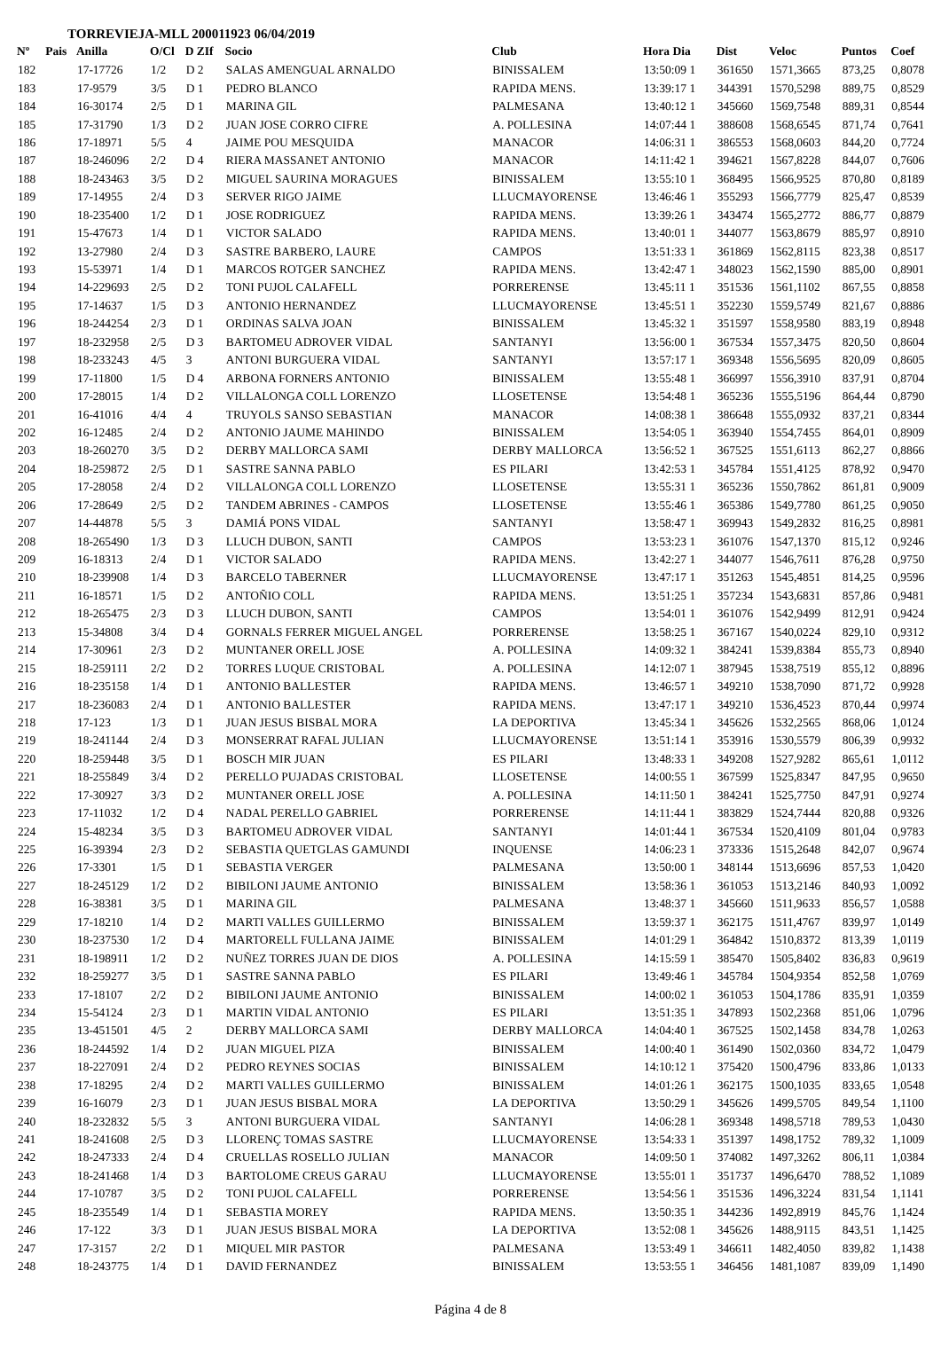TORREVIEJA-MLL 200011923 06/04/2019
| Nº | Pais | Anilla | O/Cl | D ZIf | Socio | Club | Hora Dia | Dist | Veloc | Puntos | Coef |
| --- | --- | --- | --- | --- | --- | --- | --- | --- | --- | --- | --- |
| 182 | | 17-17726 | 1/2 | D 2 | SALAS AMENGUAL ARNALDO | BINISSALEM | 13:50:09 1 | 361650 | 1571,3665 | 873,25 | 0,8078 |
| 183 | | 17-9579 | 3/5 | D 1 | PEDRO BLANCO | RAPIDA MENS. | 13:39:17 1 | 344391 | 1570,5298 | 889,75 | 0,8529 |
| 184 | | 16-30174 | 2/5 | D 1 | MARINA GIL | PALMESANA | 13:40:12 1 | 345660 | 1569,7548 | 889,31 | 0,8544 |
| 185 | | 17-31790 | 1/3 | D 2 | JUAN JOSE CORRO CIFRE | A. POLLESINA | 14:07:44 1 | 388608 | 1568,6545 | 871,74 | 0,7641 |
| 186 | | 17-18971 | 5/5 | 4 | JAIME POU MESQUIDA | MANACOR | 14:06:31 1 | 386553 | 1568,0603 | 844,20 | 0,7724 |
| 187 | | 18-246096 | 2/2 | D 4 | RIERA MASSANET ANTONIO | MANACOR | 14:11:42 1 | 394621 | 1567,8228 | 844,07 | 0,7606 |
| 188 | | 18-243463 | 3/5 | D 2 | MIGUEL SAURINA MORAGUES | BINISSALEM | 13:55:10 1 | 368495 | 1566,9525 | 870,80 | 0,8189 |
| 189 | | 17-14955 | 2/4 | D 3 | SERVER RIGO JAIME | LLUCMAYORENSE | 13:46:46 1 | 355293 | 1566,7779 | 825,47 | 0,8539 |
| 190 | | 18-235400 | 1/2 | D 1 | JOSE RODRIGUEZ | RAPIDA MENS. | 13:39:26 1 | 343474 | 1565,2772 | 886,77 | 0,8879 |
| 191 | | 15-47673 | 1/4 | D 1 | VICTOR SALADO | RAPIDA MENS. | 13:40:01 1 | 344077 | 1563,8679 | 885,97 | 0,8910 |
| 192 | | 13-27980 | 2/4 | D 3 | SASTRE BARBERO, LAURE | CAMPOS | 13:51:33 1 | 361869 | 1562,8115 | 823,38 | 0,8517 |
| 193 | | 15-53971 | 1/4 | D 1 | MARCOS ROTGER SANCHEZ | RAPIDA MENS. | 13:42:47 1 | 348023 | 1562,1590 | 885,00 | 0,8901 |
| 194 | | 14-229693 | 2/5 | D 2 | TONI PUJOL CALAFELL | PORRERENSE | 13:45:11 1 | 351536 | 1561,1102 | 867,55 | 0,8858 |
| 195 | | 17-14637 | 1/5 | D 3 | ANTONIO HERNANDEZ | LLUCMAYORENSE | 13:45:51 1 | 352230 | 1559,5749 | 821,67 | 0,8886 |
| 196 | | 18-244254 | 2/3 | D 1 | ORDINAS SALVA JOAN | BINISSALEM | 13:45:32 1 | 351597 | 1558,9580 | 883,19 | 0,8948 |
| 197 | | 18-232958 | 2/5 | D 3 | BARTOMEU ADROVER VIDAL | SANTANYI | 13:56:00 1 | 367534 | 1557,3475 | 820,50 | 0,8604 |
| 198 | | 18-233243 | 4/5 | 3 | ANTONI BURGUERA VIDAL | SANTANYI | 13:57:17 1 | 369348 | 1556,5695 | 820,09 | 0,8605 |
| 199 | | 17-11800 | 1/5 | D 4 | ARBONA FORNERS ANTONIO | BINISSALEM | 13:55:48 1 | 366997 | 1556,3910 | 837,91 | 0,8704 |
| 200 | | 17-28015 | 1/4 | D 2 | VILLALONGA COLL LORENZO | LLOSETENSE | 13:54:48 1 | 365236 | 1555,5196 | 864,44 | 0,8790 |
| 201 | | 16-41016 | 4/4 | 4 | TRUYOLS SANSO SEBASTIAN | MANACOR | 14:08:38 1 | 386648 | 1555,0932 | 837,21 | 0,8344 |
| 202 | | 16-12485 | 2/4 | D 2 | ANTONIO JAUME MAHINDO | BINISSALEM | 13:54:05 1 | 363940 | 1554,7455 | 864,01 | 0,8909 |
| 203 | | 18-260270 | 3/5 | D 2 | DERBY MALLORCA SAMI | DERBY MALLORCA | 13:56:52 1 | 367525 | 1551,6113 | 862,27 | 0,8866 |
| 204 | | 18-259872 | 2/5 | D 1 | SASTRE SANNA PABLO | ES PILARI | 13:42:53 1 | 345784 | 1551,4125 | 878,92 | 0,9470 |
| 205 | | 17-28058 | 2/4 | D 2 | VILLALONGA COLL LORENZO | LLOSETENSE | 13:55:31 1 | 365236 | 1550,7862 | 861,81 | 0,9009 |
| 206 | | 17-28649 | 2/5 | D 2 | TANDEM ABRINES - CAMPOS | LLOSETENSE | 13:55:46 1 | 365386 | 1549,7780 | 861,25 | 0,9050 |
| 207 | | 14-44878 | 5/5 | 3 | DAMIÁ PONS VIDAL | SANTANYI | 13:58:47 1 | 369943 | 1549,2832 | 816,25 | 0,8981 |
| 208 | | 18-265490 | 1/3 | D 3 | LLUCH DUBON, SANTI | CAMPOS | 13:53:23 1 | 361076 | 1547,1370 | 815,12 | 0,9246 |
| 209 | | 16-18313 | 2/4 | D 1 | VICTOR SALADO | RAPIDA MENS. | 13:42:27 1 | 344077 | 1546,7611 | 876,28 | 0,9750 |
| 210 | | 18-239908 | 1/4 | D 3 | BARCELO TABERNER | LLUCMAYORENSE | 13:47:17 1 | 351263 | 1545,4851 | 814,25 | 0,9596 |
| 211 | | 16-18571 | 1/5 | D 2 | ANTOÑIO COLL | RAPIDA MENS. | 13:51:25 1 | 357234 | 1543,6831 | 857,86 | 0,9481 |
| 212 | | 18-265475 | 2/3 | D 3 | LLUCH DUBON, SANTI | CAMPOS | 13:54:01 1 | 361076 | 1542,9499 | 812,91 | 0,9424 |
| 213 | | 15-34808 | 3/4 | D 4 | GORNALS FERRER MIGUEL ANGEL | PORRERENSE | 13:58:25 1 | 367167 | 1540,0224 | 829,10 | 0,9312 |
| 214 | | 17-30961 | 2/3 | D 2 | MUNTANER ORELL JOSE | A. POLLESINA | 14:09:32 1 | 384241 | 1539,8384 | 855,73 | 0,8940 |
| 215 | | 18-259111 | 2/2 | D 2 | TORRES LUQUE CRISTOBAL | A. POLLESINA | 14:12:07 1 | 387945 | 1538,7519 | 855,12 | 0,8896 |
| 216 | | 18-235158 | 1/4 | D 1 | ANTONIO BALLESTER | RAPIDA MENS. | 13:46:57 1 | 349210 | 1538,7090 | 871,72 | 0,9928 |
| 217 | | 18-236083 | 2/4 | D 1 | ANTONIO BALLESTER | RAPIDA MENS. | 13:47:17 1 | 349210 | 1536,4523 | 870,44 | 0,9974 |
| 218 | | 17-123 | 1/3 | D 1 | JUAN JESUS BISBAL MORA | LA DEPORTIVA | 13:45:34 1 | 345626 | 1532,2565 | 868,06 | 1,0124 |
| 219 | | 18-241144 | 2/4 | D 3 | MONSERRAT RAFAL JULIAN | LLUCMAYORENSE | 13:51:14 1 | 353916 | 1530,5579 | 806,39 | 0,9932 |
| 220 | | 18-259448 | 3/5 | D 1 | BOSCH MIR JUAN | ES PILARI | 13:48:33 1 | 349208 | 1527,9282 | 865,61 | 1,0112 |
| 221 | | 18-255849 | 3/4 | D 2 | PERELLO PUJADAS CRISTOBAL | LLOSETENSE | 14:00:55 1 | 367599 | 1525,8347 | 847,95 | 0,9650 |
| 222 | | 17-30927 | 3/3 | D 2 | MUNTANER ORELL JOSE | A. POLLESINA | 14:11:50 1 | 384241 | 1525,7750 | 847,91 | 0,9274 |
| 223 | | 17-11032 | 1/2 | D 4 | NADAL PERELLO GABRIEL | PORRERENSE | 14:11:44 1 | 383829 | 1524,7444 | 820,88 | 0,9326 |
| 224 | | 15-48234 | 3/5 | D 3 | BARTOMEU ADROVER VIDAL | SANTANYI | 14:01:44 1 | 367534 | 1520,4109 | 801,04 | 0,9783 |
| 225 | | 16-39394 | 2/3 | D 2 | SEBASTIA QUETGLAS GAMUNDI | INQUENSE | 14:06:23 1 | 373336 | 1515,2648 | 842,07 | 0,9674 |
| 226 | | 17-3301 | 1/5 | D 1 | SEBASTIA VERGER | PALMESANA | 13:50:00 1 | 348144 | 1513,6696 | 857,53 | 1,0420 |
| 227 | | 18-245129 | 1/2 | D 2 | BIBILONI JAUME ANTONIO | BINISSALEM | 13:58:36 1 | 361053 | 1513,2146 | 840,93 | 1,0092 |
| 228 | | 16-38381 | 3/5 | D 1 | MARINA GIL | PALMESANA | 13:48:37 1 | 345660 | 1511,9633 | 856,57 | 1,0588 |
| 229 | | 17-18210 | 1/4 | D 2 | MARTI VALLES GUILLERMO | BINISSALEM | 13:59:37 1 | 362175 | 1511,4767 | 839,97 | 1,0149 |
| 230 | | 18-237530 | 1/2 | D 4 | MARTORELL FULLANA JAIME | BINISSALEM | 14:01:29 1 | 364842 | 1510,8372 | 813,39 | 1,0119 |
| 231 | | 18-198911 | 1/2 | D 2 | NUÑEZ TORRES JUAN DE DIOS | A. POLLESINA | 14:15:59 1 | 385470 | 1505,8402 | 836,83 | 0,9619 |
| 232 | | 18-259277 | 3/5 | D 1 | SASTRE SANNA PABLO | ES PILARI | 13:49:46 1 | 345784 | 1504,9354 | 852,58 | 1,0769 |
| 233 | | 17-18107 | 2/2 | D 2 | BIBILONI JAUME ANTONIO | BINISSALEM | 14:00:02 1 | 361053 | 1504,1786 | 835,91 | 1,0359 |
| 234 | | 15-54124 | 2/3 | D 1 | MARTIN VIDAL ANTONIO | ES PILARI | 13:51:35 1 | 347893 | 1502,2368 | 851,06 | 1,0796 |
| 235 | | 13-451501 | 4/5 | 2 | DERBY MALLORCA SAMI | DERBY MALLORCA | 14:04:40 1 | 367525 | 1502,1458 | 834,78 | 1,0263 |
| 236 | | 18-244592 | 1/4 | D 2 | JUAN MIGUEL PIZA | BINISSALEM | 14:00:40 1 | 361490 | 1502,0360 | 834,72 | 1,0479 |
| 237 | | 18-227091 | 2/4 | D 2 | PEDRO REYNES SOCIAS | BINISSALEM | 14:10:12 1 | 375420 | 1500,4796 | 833,86 | 1,0133 |
| 238 | | 17-18295 | 2/4 | D 2 | MARTI VALLES GUILLERMO | BINISSALEM | 14:01:26 1 | 362175 | 1500,1035 | 833,65 | 1,0548 |
| 239 | | 16-16079 | 2/3 | D 1 | JUAN JESUS BISBAL MORA | LA DEPORTIVA | 13:50:29 1 | 345626 | 1499,5705 | 849,54 | 1,1100 |
| 240 | | 18-232832 | 5/5 | 3 | ANTONI BURGUERA VIDAL | SANTANYI | 14:06:28 1 | 369348 | 1498,5718 | 789,53 | 1,0430 |
| 241 | | 18-241608 | 2/5 | D 3 | LLORENÇ TOMAS SASTRE | LLUCMAYORENSE | 13:54:33 1 | 351397 | 1498,1752 | 789,32 | 1,1009 |
| 242 | | 18-247333 | 2/4 | D 4 | CRUELLAS ROSELLO JULIAN | MANACOR | 14:09:50 1 | 374082 | 1497,3262 | 806,11 | 1,0384 |
| 243 | | 18-241468 | 1/4 | D 3 | BARTOLOME CREUS GARAU | LLUCMAYORENSE | 13:55:01 1 | 351737 | 1496,6470 | 788,52 | 1,1089 |
| 244 | | 17-10787 | 3/5 | D 2 | TONI PUJOL CALAFELL | PORRERENSE | 13:54:56 1 | 351536 | 1496,3224 | 831,54 | 1,1141 |
| 245 | | 18-235549 | 1/4 | D 1 | SEBASTIA MOREY | RAPIDA MENS. | 13:50:35 1 | 344236 | 1492,8919 | 845,76 | 1,1424 |
| 246 | | 17-122 | 3/3 | D 1 | JUAN JESUS BISBAL MORA | LA DEPORTIVA | 13:52:08 1 | 345626 | 1488,9115 | 843,51 | 1,1425 |
| 247 | | 17-3157 | 2/2 | D 1 | MIQUEL MIR PASTOR | PALMESANA | 13:53:49 1 | 346611 | 1482,4050 | 839,82 | 1,1438 |
| 248 | | 18-243775 | 1/4 | D 1 | DAVID FERNANDEZ | BINISSALEM | 13:53:55 1 | 346456 | 1481,1087 | 839,09 | 1,1490 |
Página 4 de 8